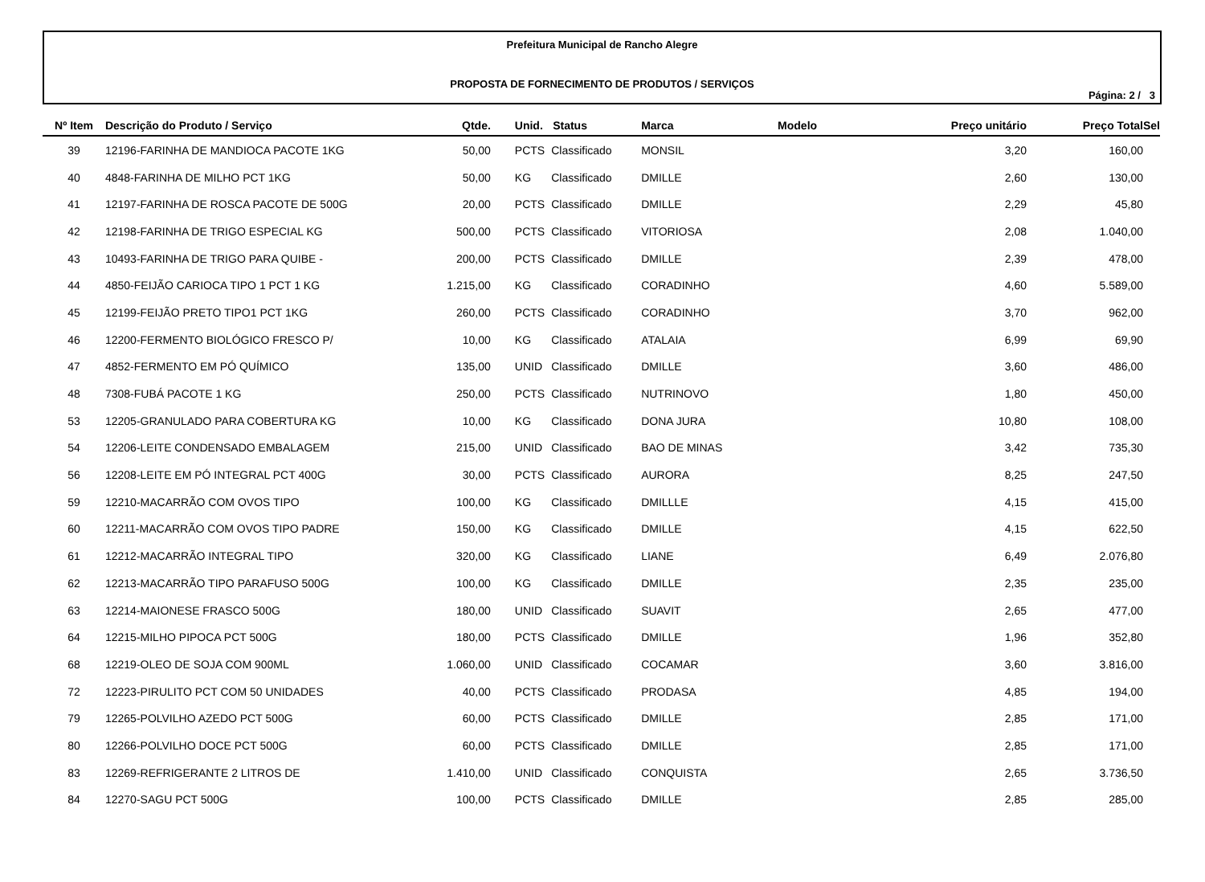Prefeitura Municipal de Rancho Alegre
PROPOSTA DE FORNECIMENTO DE PRODUTOS / SERVIÇOS
Página: 2 / 3
| Nº Item | Descrição do Produto / Serviço | Qtde. | Unid. | Status | Marca | Modelo | Preço unitário | Preço Total | Sel |
| --- | --- | --- | --- | --- | --- | --- | --- | --- | --- |
| 39 | 12196-FARINHA DE MANDIOCA PACOTE 1KG | 50,00 | PCTS | Classificado | MONSIL | | 3,20 | 160,00 | |
| 40 | 4848-FARINHA DE MILHO PCT 1KG | 50,00 | KG | Classificado | DMILLE | | 2,60 | 130,00 | |
| 41 | 12197-FARINHA DE ROSCA PACOTE DE 500G | 20,00 | PCTS | Classificado | DMILLE | | 2,29 | 45,80 | |
| 42 | 12198-FARINHA DE TRIGO ESPECIAL KG | 500,00 | PCTS | Classificado | VITORIOSA | | 2,08 | 1.040,00 | |
| 43 | 10493-FARINHA DE TRIGO PARA QUIBE - | 200,00 | PCTS | Classificado | DMILLE | | 2,39 | 478,00 | |
| 44 | 4850-FEIJÃO CARIOCA TIPO 1 PCT 1 KG | 1.215,00 | KG | Classificado | CORADINHO | | 4,60 | 5.589,00 | |
| 45 | 12199-FEIJÃO PRETO TIPO1 PCT 1KG | 260,00 | PCTS | Classificado | CORADINHO | | 3,70 | 962,00 | |
| 46 | 12200-FERMENTO BIOLÓGICO FRESCO P/ | 10,00 | KG | Classificado | ATALAIA | | 6,99 | 69,90 | |
| 47 | 4852-FERMENTO EM PÓ QUÍMICO | 135,00 | UNID | Classificado | DMILLE | | 3,60 | 486,00 | |
| 48 | 7308-FUBÁ PACOTE 1 KG | 250,00 | PCTS | Classificado | NUTRINOVO | | 1,80 | 450,00 | |
| 53 | 12205-GRANULADO PARA COBERTURA KG | 10,00 | KG | Classificado | DONA JURA | | 10,80 | 108,00 | |
| 54 | 12206-LEITE CONDENSADO EMBALAGEM | 215,00 | UNID | Classificado | BAO DE MINAS | | 3,42 | 735,30 | |
| 56 | 12208-LEITE EM PÓ INTEGRAL PCT 400G | 30,00 | PCTS | Classificado | AURORA | | 8,25 | 247,50 | |
| 59 | 12210-MACARRÃO COM OVOS TIPO | 100,00 | KG | Classificado | DMILLLE | | 4,15 | 415,00 | |
| 60 | 12211-MACARRÃO COM OVOS TIPO PADRE | 150,00 | KG | Classificado | DMILLE | | 4,15 | 622,50 | |
| 61 | 12212-MACARRÃO INTEGRAL TIPO | 320,00 | KG | Classificado | LIANE | | 6,49 | 2.076,80 | |
| 62 | 12213-MACARRÃO TIPO PARAFUSO 500G | 100,00 | KG | Classificado | DMILLE | | 2,35 | 235,00 | |
| 63 | 12214-MAIONESE FRASCO 500G | 180,00 | UNID | Classificado | SUAVIT | | 2,65 | 477,00 | |
| 64 | 12215-MILHO PIPOCA PCT 500G | 180,00 | PCTS | Classificado | DMILLE | | 1,96 | 352,80 | |
| 68 | 12219-OLEO DE SOJA COM 900ML | 1.060,00 | UNID | Classificado | COCAMAR | | 3,60 | 3.816,00 | |
| 72 | 12223-PIRULITO PCT COM 50 UNIDADES | 40,00 | PCTS | Classificado | PRODASA | | 4,85 | 194,00 | |
| 79 | 12265-POLVILHO AZEDO PCT 500G | 60,00 | PCTS | Classificado | DMILLE | | 2,85 | 171,00 | |
| 80 | 12266-POLVILHO DOCE PCT 500G | 60,00 | PCTS | Classificado | DMILLE | | 2,85 | 171,00 | |
| 83 | 12269-REFRIGERANTE 2 LITROS DE | 1.410,00 | UNID | Classificado | CONQUISTA | | 2,65 | 3.736,50 | |
| 84 | 12270-SAGU PCT 500G | 100,00 | PCTS | Classificado | DMILLE | | 2,85 | 285,00 | |